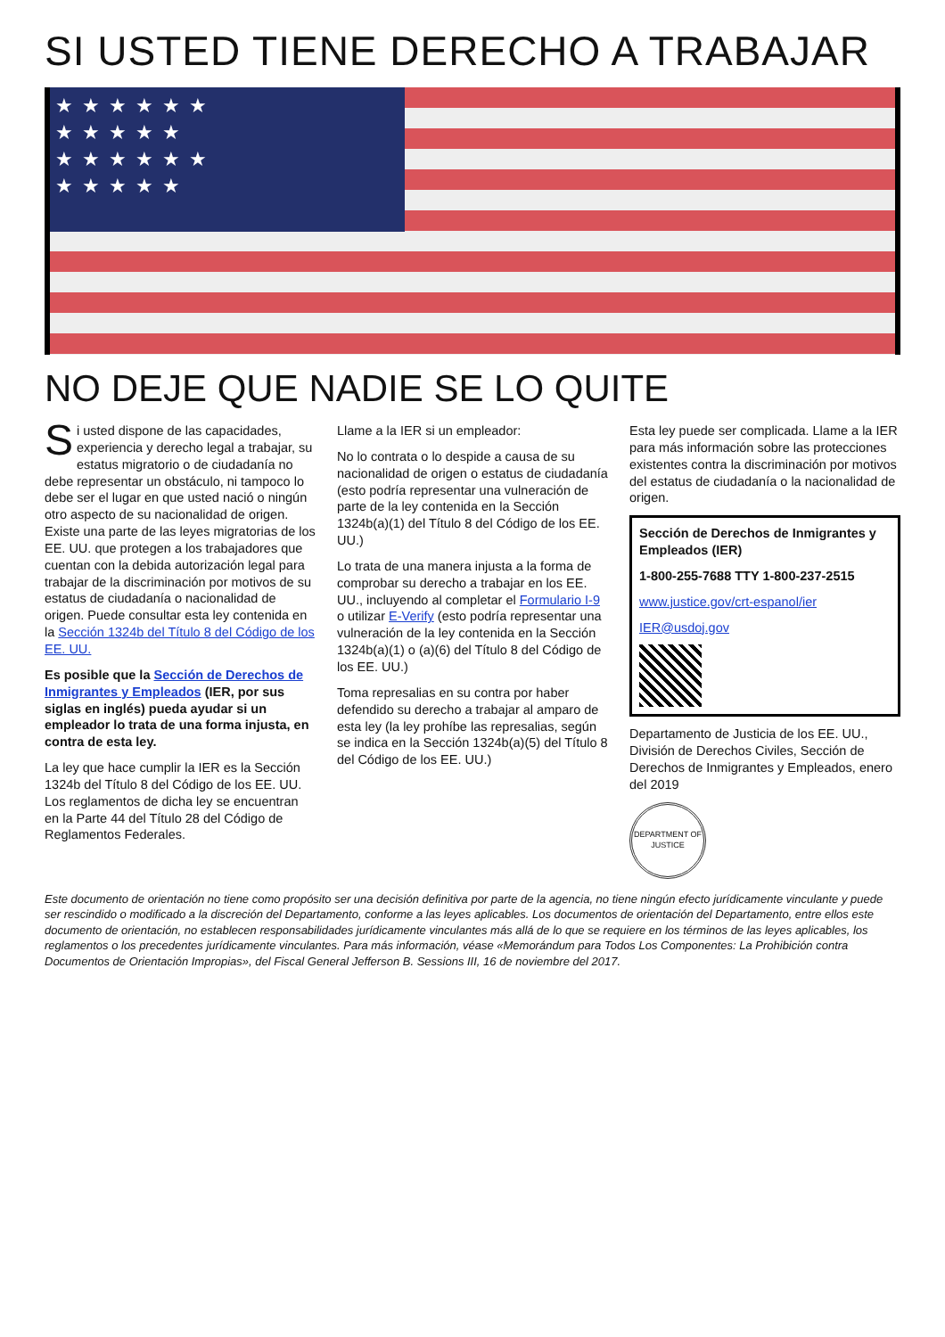SI USTED TIENE DERECHO A TRABAJAR
★★★★★★
★★★★★
★★★★★★
★★★★★
NO DEJE QUE NADIE SE LO QUITE
Si usted dispone de las capacidades, experiencia y derecho legal a trabajar, su estatus migratorio o de ciudadanía no debe representar un obstáculo, ni tampoco lo debe ser el lugar en que usted nació o ningún otro aspecto de su nacionalidad de origen. Existe una parte de las leyes migratorias de los EE. UU. que protegen a los trabajadores que cuentan con la debida autorización legal para trabajar de la discriminación por motivos de su estatus de ciudadanía o nacionalidad de origen. Puede consultar esta ley contenida en la Sección 1324b del Título 8 del Código de los EE. UU.
Es posible que la Sección de Derechos de Inmigrantes y Empleados (IER, por sus siglas en inglés) pueda ayudar si un empleador lo trata de una forma injusta, en contra de esta ley.
La ley que hace cumplir la IER es la Sección 1324b del Título 8 del Código de los EE. UU. Los reglamentos de dicha ley se encuentran en la Parte 44 del Título 28 del Código de Reglamentos Federales.
Llame a la IER si un empleador:
No lo contrata o lo despide a causa de su nacionalidad de origen o estatus de ciudadanía (esto podría representar una vulneración de parte de la ley contenida en la Sección 1324b(a)(1) del Título 8 del Código de los EE. UU.)
Lo trata de una manera injusta a la forma de comprobar su derecho a trabajar en los EE. UU., incluyendo al completar el Formulario I-9 o utilizar E-Verify (esto podría representar una vulneración de la ley contenida en la Sección 1324b(a)(1) o (a)(6) del Título 8 del Código de los EE. UU.)
Toma represalias en su contra por haber defendido su derecho a trabajar al amparo de esta ley (la ley prohíbe las represalias, según se indica en la Sección 1324b(a)(5) del Título 8 del Código de los EE. UU.)
Esta ley puede ser complicada. Llame a la IER para más información sobre las protecciones existentes contra la discriminación por motivos del estatus de ciudadanía o la nacionalidad de origen.
Sección de Derechos de Inmigrantes y Empleados (IER)
1-800-255-7688 TTY 1-800-237-2515
www.justice.gov/crt-espanol/ier
IER@usdoj.gov
Departamento de Justicia de los EE. UU., División de Derechos Civiles, Sección de Derechos de Inmigrantes y Empleados, enero del 2019
DEPARTMENT OF JUSTICE
Este documento de orientación no tiene como propósito ser una decisión definitiva por parte de la agencia, no tiene ningún efecto jurídicamente vinculante y puede ser rescindido o modificado a la discreción del Departamento, conforme a las leyes aplicables. Los documentos de orientación del Departamento, entre ellos este documento de orientación, no establecen responsabilidades jurídicamente vinculantes más allá de lo que se requiere en los términos de las leyes aplicables, los reglamentos o los precedentes jurídicamente vinculantes. Para más información, véase «Memorándum para Todos Los Componentes: La Prohibición contra Documentos de Orientación Impropias», del Fiscal General Jefferson B. Sessions III, 16 de noviembre del 2017.